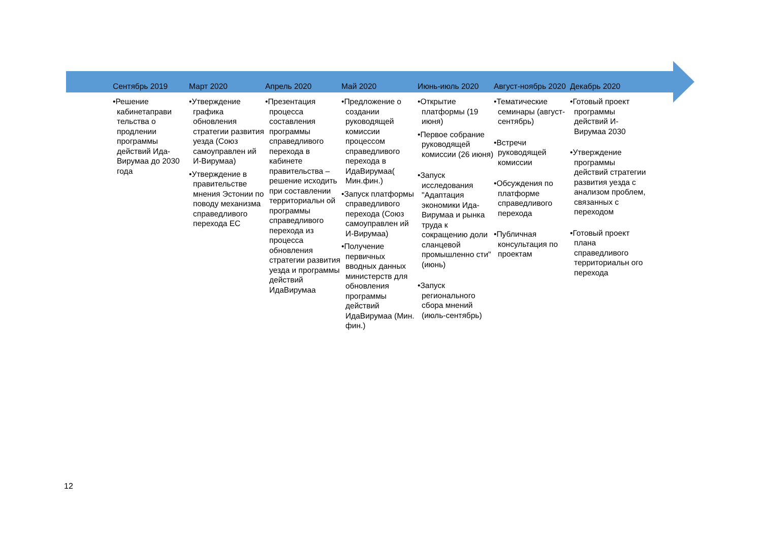Сентябрь 2019
•Решение кабинетаправи тельства о продлении программы действий Ида-Вирумаа до 2030 года
Март 2020
•Утверждение графика обновления стратегии развития уезда (Союз самоуправлен ий И-Вирумаа)
•Утверждение в правительстве мнения Эстонии по поводу механизма справедливого перехода ЕС
Апрель 2020
•Презентация процесса составления программы справедливого перехода в кабинете правительства – решение исходить при составлении территориальн ой программы справедливого перехода из процесса обновления стратегии развития уезда и программы действий ИдаВирумаа
Май 2020
•Предложение о создании руководящей комиссии процессом справедливого перехода в ИдаВирумаа( Мин.фин.)
•Запуск платформы справедливого перехода (Союз самоуправлен ий И-Вирумаа)
•Получение первичных вводных данных министерств для обновления программы действий ИдаВирумаа (Мин. фин.)
Июнь-июль 2020
•Открытие платформы (19 июня)
•Первое собрание руководящей комиссии (26 июня)
•Запуск исследования "Адаптация экономики Ида-Вирумаа и рынка труда к сокращению доли сланцевой промышленно сти" (июнь)
•Запуск регионального сбора мнений (июль-сентябрь)
Август-ноябрь 2020
•Тематические семинары (август-сентябрь)
•Встречи руководящей комиссии
•Обсуждения по платформе справедливого перехода
•Публичная консультация по проектам
Декабрь 2020
•Готовый проект программы действий И-Вирумаа 2030
•Утверждение программы действий стратегии развития уезда с анализом проблем, связанных с переходом
•Готовый проект плана справедливого территориальн ого перехода
12